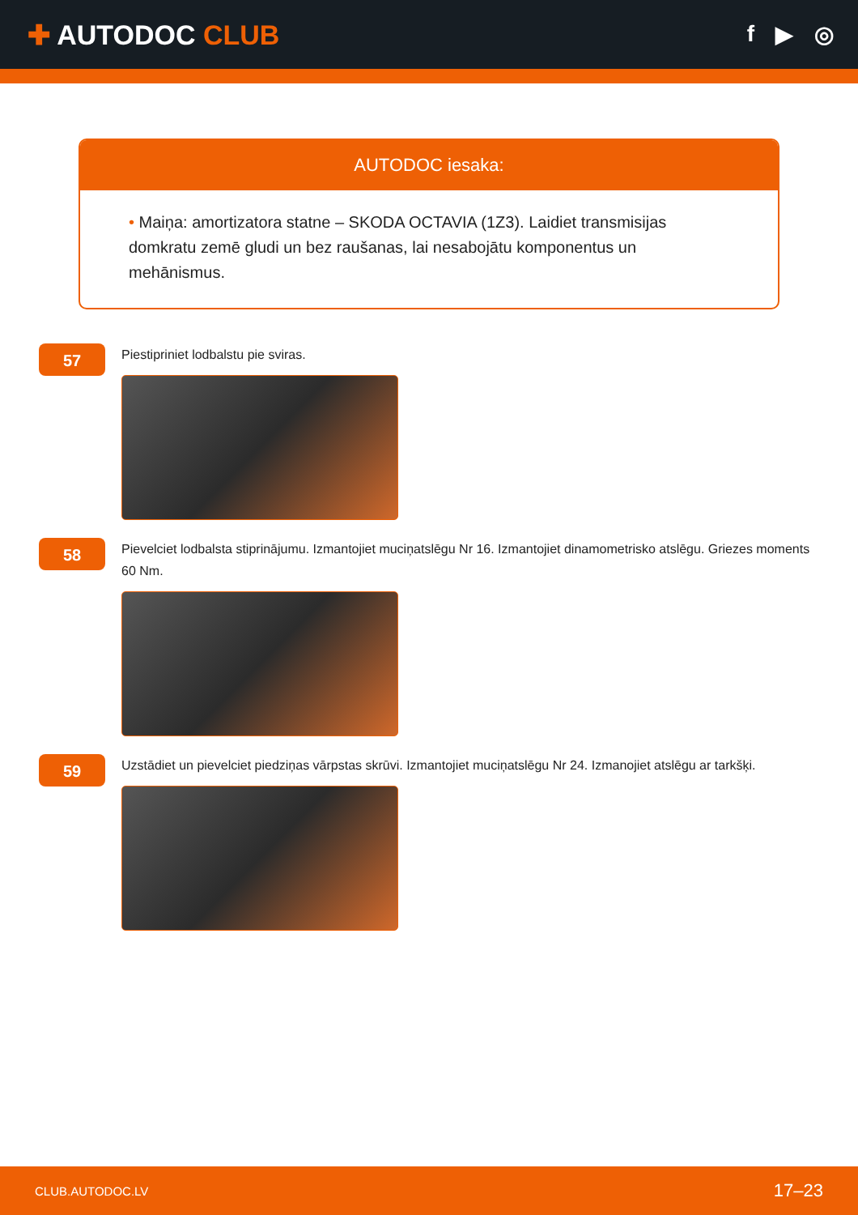✚ AUTODOC CLUB
f ▶ ◎
AUTODOC iesaka:
• Maiņa: amortizatora statne – SKODA OCTAVIA (1Z3). Laidiet transmisijas domkratu zemē gludi un bez raušanas, lai nesabojātu komponentus un mehānismus.
57
Piestipriniet lodbalstu pie sviras.
58
Pievelciet lodbalsta stiprinājumu. Izmantojiet muciņatslēgu Nr 16. Izmantojiet dinamometrisko atslēgu. Griezes moments 60 Nm.
59
Uzstādiet un pievelciet piedziņas vārpstas skrūvi. Izmantojiet muciņatslēgu Nr 24. Izmanojiet atslēgu ar tarkšķi.
CLUB.AUTODOC.LV 17–23